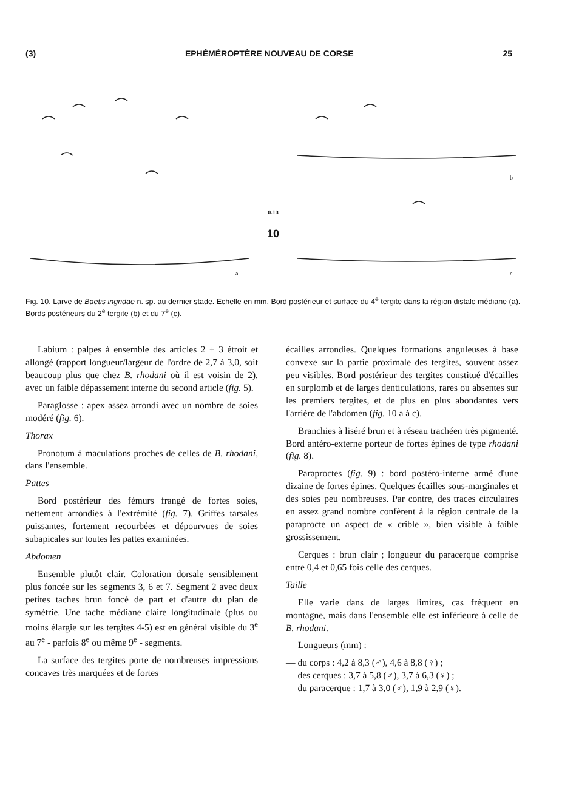(3) EPHÉMÉROPTÈRE NOUVEAU DE CORSE 25
a
0.13
10
b
c
Fig. 10. Larve de Baetis ingridae n. sp. au dernier stade. Echelle en mm. Bord postérieur et surface du 4<sup>e</sup> tergite dans la région distale médiane (a). Bords postérieurs du 2<sup>e</sup> tergite (b) et du 7<sup>e</sup> (c).
Labium : palpes à ensemble des articles 2 + 3 étroit et allongé (rapport longueur/largeur de l'ordre de 2,7 à 3,0, soit beaucoup plus que chez B. rhodani où il est voisin de 2), avec un faible dépassement interne du second article (fig. 5).
Paraglosse : apex assez arrondi avec un nombre de soies modéré (fig. 6).
Thorax
Pronotum à maculations proches de celles de B. rhodani, dans l'ensemble.
Pattes
Bord postérieur des fémurs frangé de fortes soies, nettement arrondies à l'extrémité (fig. 7). Griffes tarsales puissantes, fortement recourbées et dépourvues de soies subapicales sur toutes les pattes examinées.
Abdomen
Ensemble plutôt clair. Coloration dorsale sensiblement plus foncée sur les segments 3, 6 et 7. Segment 2 avec deux petites taches brun foncé de part et d'autre du plan de symétrie. Une tache médiane claire longitudinale (plus ou moins élargie sur les tergites 4-5) est en général visible du 3<sup>e</sup> au 7<sup>e</sup> - parfois 8<sup>e</sup> ou même 9<sup>e</sup> - segments.
La surface des tergites porte de nombreuses impressions concaves très marquées et de fortes
écailles arrondies. Quelques formations anguleuses à base convexe sur la partie proximale des tergites, souvent assez peu visibles. Bord postérieur des tergites constitué d'écailles en surplomb et de larges denticulations, rares ou absentes sur les premiers tergites, et de plus en plus abondantes vers l'arrière de l'abdomen (fig. 10 a à c).
Branchies à liséré brun et à réseau trachéen très pigmenté. Bord antéro-externe porteur de fortes épines de type rhodani (fig. 8).
Paraproctes (fig. 9) : bord postéro-interne armé d'une dizaine de fortes épines. Quelques écailles sous-marginales et des soies peu nombreuses. Par contre, des traces circulaires en assez grand nombre confèrent à la région centrale de la paraprocte un aspect de « crible », bien visible à faible grossissement.
Cerques : brun clair ; longueur du paracerque comprise entre 0,4 et 0,65 fois celle des cerques.
Taille
Elle varie dans de larges limites, cas fréquent en montagne, mais dans l'ensemble elle est inférieure à celle de B. rhodani.
Longueurs (mm) :
— du corps : 4,2 à 8,3 (♂), 4,6 à 8,8 (♀) ;
— des cerques : 3,7 à 5,8 (♂), 3,7 à 6,3 (♀) ;
— du paracerque : 1,7 à 3,0 (♂), 1,9 à 2,9 (♀).